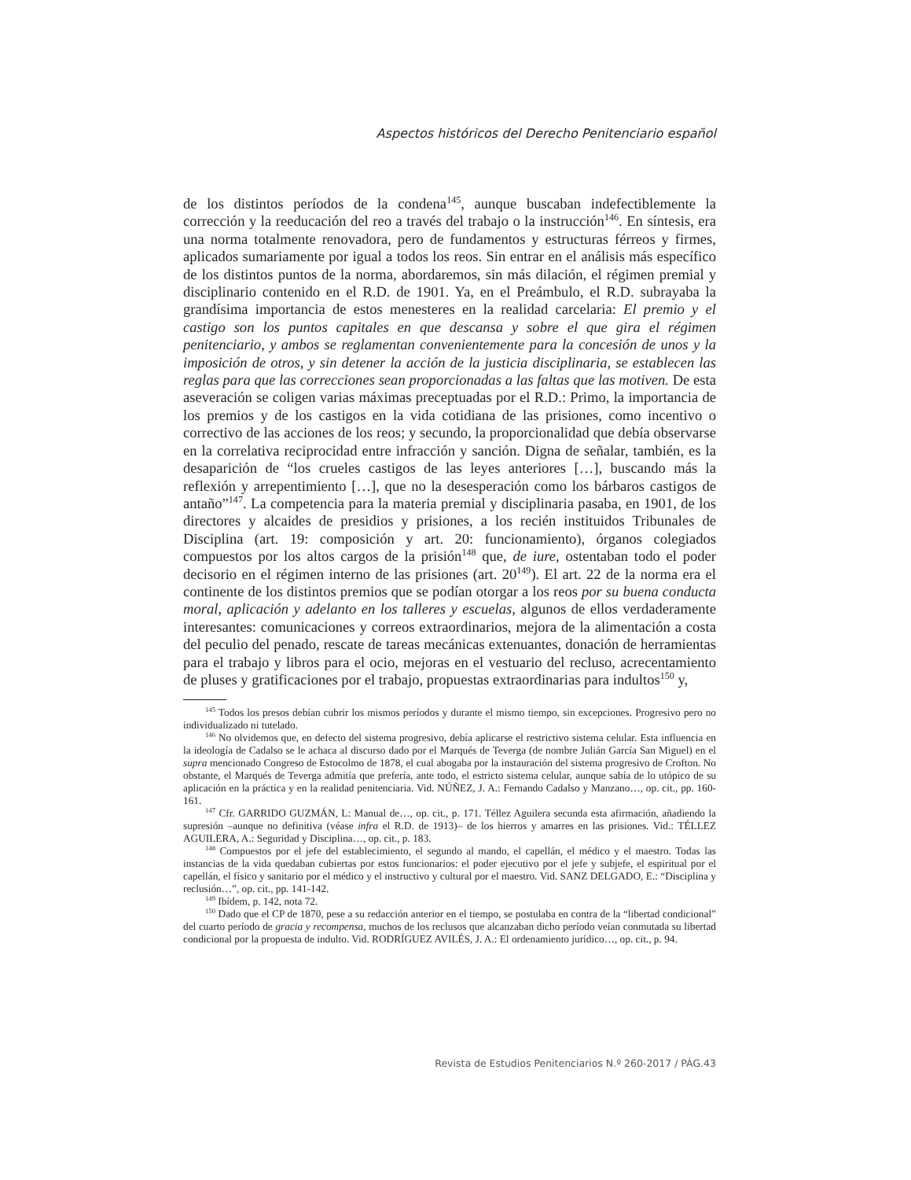Aspectos históricos del Derecho Penitenciario español
de los distintos períodos de la condena<sup>145</sup>, aunque buscaban indefectiblemente la corrección y la reeducación del reo a través del trabajo o la instrucción<sup>146</sup>. En síntesis, era una norma totalmente renovadora, pero de fundamentos y estructuras férreos y firmes, aplicados sumariamente por igual a todos los reos. Sin entrar en el análisis más específico de los distintos puntos de la norma, abordaremos, sin más dilación, el régimen premial y disciplinario contenido en el R.D. de 1901. Ya, en el Preámbulo, el R.D. subrayaba la grandísima importancia de estos menesteres en la realidad carcelaria: El premio y el castigo son los puntos capitales en que descansa y sobre el que gira el régimen penitenciario, y ambos se reglamentan convenientemente para la concesión de unos y la imposición de otros, y sin detener la acción de la justicia disciplinaria, se establecen las reglas para que las correcciones sean proporcionadas a las faltas que las motiven. De esta aseveración se coligen varias máximas preceptuadas por el R.D.: Primo, la importancia de los premios y de los castigos en la vida cotidiana de las prisiones, como incentivo o correctivo de las acciones de los reos; y secundo, la proporcionalidad que debía observarse en la correlativa reciprocidad entre infracción y sanción. Digna de señalar, también, es la desaparición de “los crueles castigos de las leyes anteriores […], buscando más la reflexión y arrepentimiento […], que no la desesperación como los bárbaros castigos de antaño”<sup>147</sup>. La competencia para la materia premial y disciplinaria pasaba, en 1901, de los directores y alcaides de presidios y prisiones, a los recién instituidos Tribunales de Disciplina (art. 19: composición y art. 20: funcionamiento), órganos colegiados compuestos por los altos cargos de la prisión<sup>148</sup> que, de iure, ostentaban todo el poder decisorio en el régimen interno de las prisiones (art. 20<sup>149</sup>). El art. 22 de la norma era el continente de los distintos premios que se podían otorgar a los reos por su buena conducta moral, aplicación y adelanto en los talleres y escuelas, algunos de ellos verdaderamente interesantes: comunicaciones y correos extraordinarios, mejora de la alimentación a costa del peculio del penado, rescate de tareas mecánicas extenuantes, donación de herramientas para el trabajo y libros para el ocio, mejoras en el vestuario del recluso, acrecentamiento de pluses y gratificaciones por el trabajo, propuestas extraordinarias para indultos<sup>150</sup> y,
<sup>145</sup> Todos los presos debían cubrir los mismos períodos y durante el mismo tiempo, sin excepciones. Progresivo pero no individualizado ni tutelado.
<sup>146</sup> No olvidemos que, en defecto del sistema progresivo, debía aplicarse el restrictivo sistema celular. Esta influencia en la ideología de Cadalso se le achaca al discurso dado por el Marqués de Teverga (de nombre Julián García San Miguel) en el supra mencionado Congreso de Estocolmo de 1878, el cual abogaba por la instauración del sistema progresivo de Crofton. No obstante, el Marqués de Teverga admitía que prefería, ante todo, el estricto sistema celular, aunque sabía de lo utópico de su aplicación en la práctica y en la realidad penitenciaria. Vid. NÚÑEZ, J. A.: Fernando Cadalso y Manzano…, op. cit., pp. 160-161.
<sup>147</sup> Cfr. GARRIDO GUZMÁN, L: Manual de…, op. cit., p. 171. Téllez Aguilera secunda esta afirmación, añadiendo la supresión –aunque no definitiva (véase infra el R.D. de 1913)– de los hierros y amarres en las prisiones. Vid.: TÉLLEZ AGUILERA, A.: Seguridad y Disciplina…, op. cit., p. 183.
<sup>148</sup> Compuestos por el jefe del establecimiento, el segundo al mando, el capellán, el médico y el maestro. Todas las instancias de la vida quedaban cubiertas por estos funcionarios: el poder ejecutivo por el jefe y subjefe, el espiritual por el capellán, el físico y sanitario por el médico y el instructivo y cultural por el maestro. Vid. SANZ DELGADO, E.: “Disciplina y reclusión…”, op. cit., pp. 141-142.
<sup>149</sup> Ibídem, p. 142, nota 72.
<sup>150</sup> Dado que el CP de 1870, pese a su redacción anterior en el tiempo, se postulaba en contra de la “libertad condicional” del cuarto período de gracia y recompensa, muchos de los reclusos que alcanzaban dicho período veían conmutada su libertad condicional por la propuesta de indulto. Vid. RODRÍGUEZ AVILÉS, J. A.: El ordenamiento jurídico…, op. cit., p. 94.
Revista de Estudios Penitenciarios N.º 260-2017 / PÁG.43